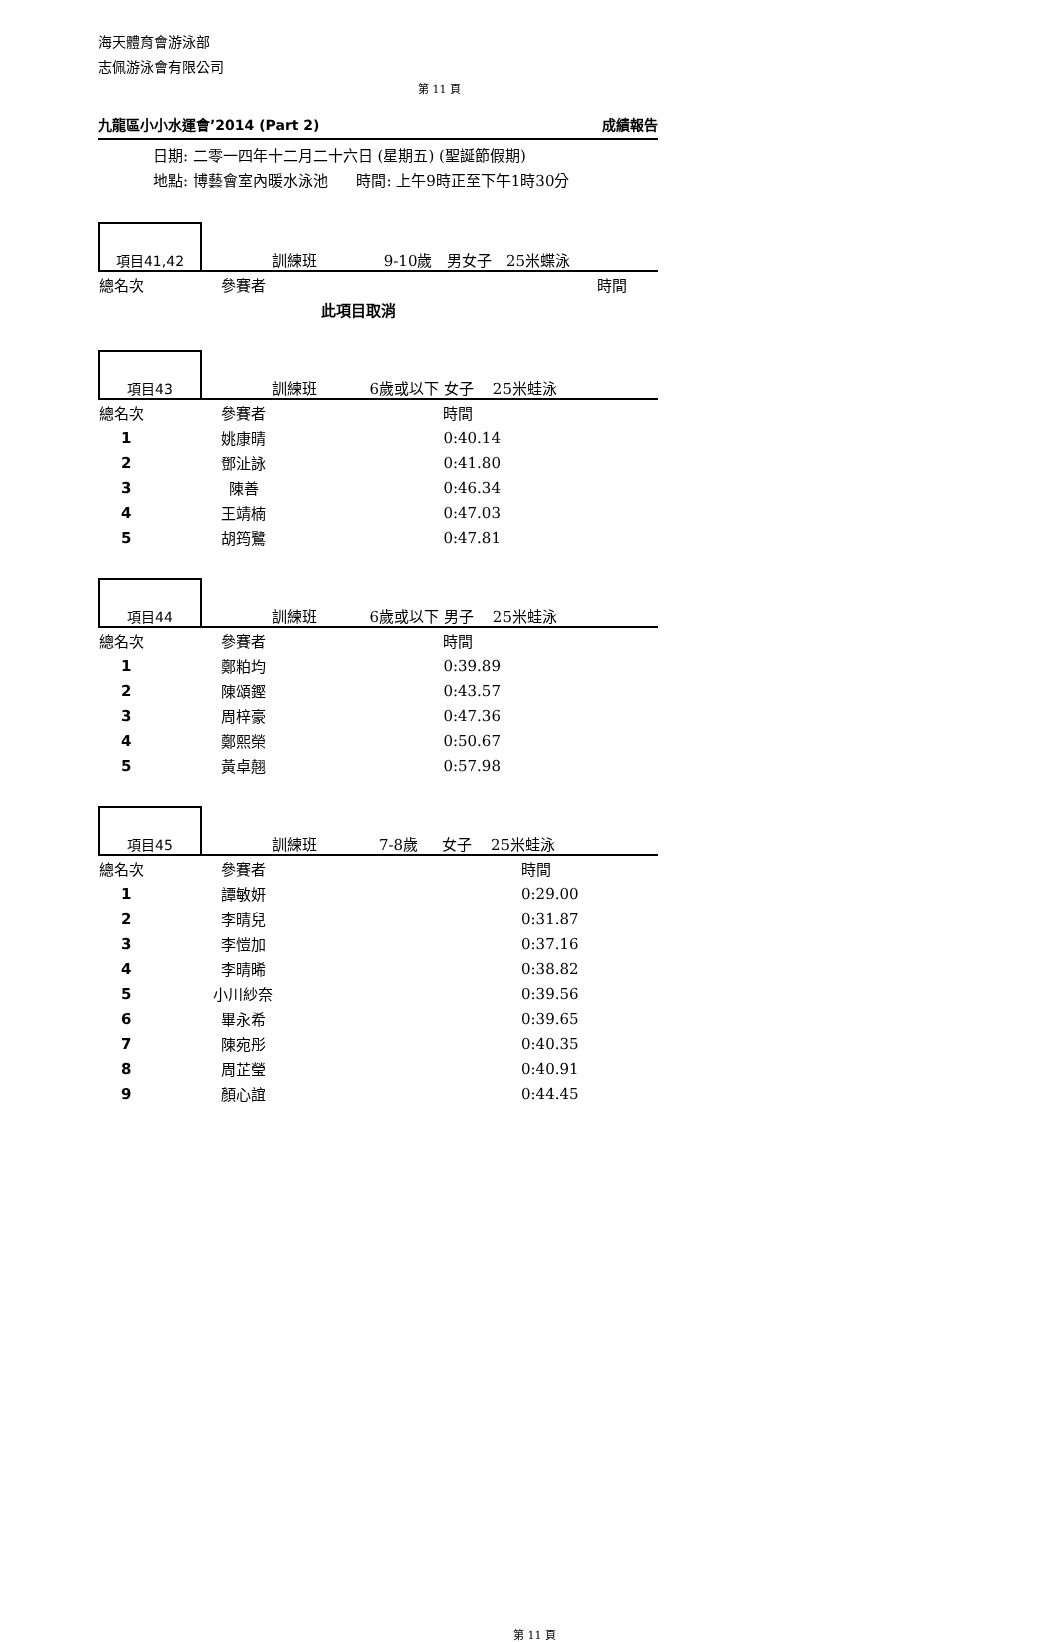海天體育會游泳部
志佩游泳會有限公司
第 11 頁
九龍區小小水運會’2014 (Part 2) 成績報告
日期: 二零一四年十二月二十六日 (星期五) (聖誕節假期)
地點: 博藝會室內暖水泳池 時間: 上午9時正至下午1時30分
| 項目41,42 | 訓練班 9-10歲 男女子 25米蝶泳 | | |
| 總名次 | 參賽者 | | 時間 |
| | 此項目取消 | | |
| 項目43 | 訓練班 6歲或以下 女子 25米蛙泳 | | |
| 總名次 | 參賽者 | | 時間 |
| 1 | 姚康晴 | | 0:40.14 |
| 2 | 鄧沚詠 | | 0:41.80 |
| 3 | 陳善 | | 0:46.34 |
| 4 | 王靖楠 | | 0:47.03 |
| 5 | 胡筠鷺 | | 0:47.81 |
| 項目44 | 訓練班 6歲或以下 男子 25米蛙泳 | | |
| 總名次 | 參賽者 | | 時間 |
| 1 | 鄭粕均 | | 0:39.89 |
| 2 | 陳頌鏗 | | 0:43.57 |
| 3 | 周梓豪 | | 0:47.36 |
| 4 | 鄭熙榮 | | 0:50.67 |
| 5 | 黃卓翹 | | 0:57.98 |
| 項目45 | 訓練班 7-8歲 女子 25米蛙泳 | | |
| 總名次 | 參賽者 | | 時間 |
| 1 | 譚敏妍 | | 0:29.00 |
| 2 | 李晴兒 | | 0:31.87 |
| 3 | 李愷加 | | 0:37.16 |
| 4 | 李晴晞 | | 0:38.82 |
| 5 | 小川紗奈 | | 0:39.56 |
| 6 | 畢永希 | | 0:39.65 |
| 7 | 陳宛彤 | | 0:40.35 |
| 8 | 周芷瑩 | | 0:40.91 |
| 9 | 顏心誼 | | 0:44.45 |
第 11 頁